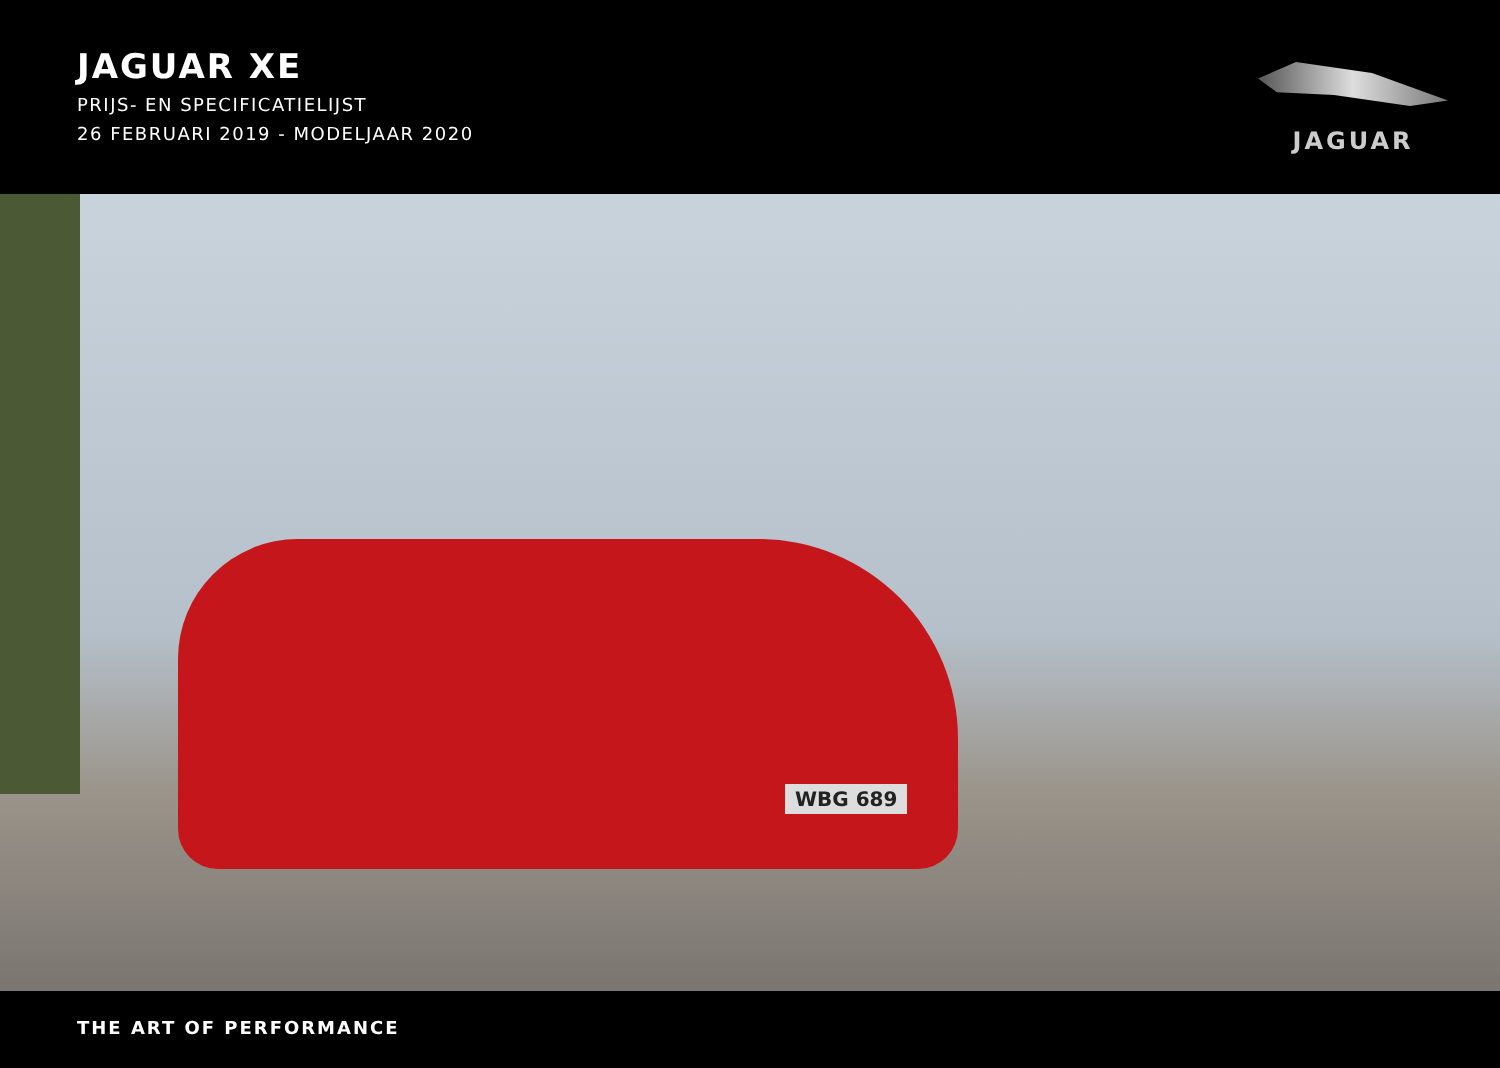JAGUAR XE
PRIJS- EN SPECIFICATIELIJST
26 FEBRUARI 2019 - MODELJAAR 2020
JAGUAR
WBG 689
THE ART OF PERFORMANCE